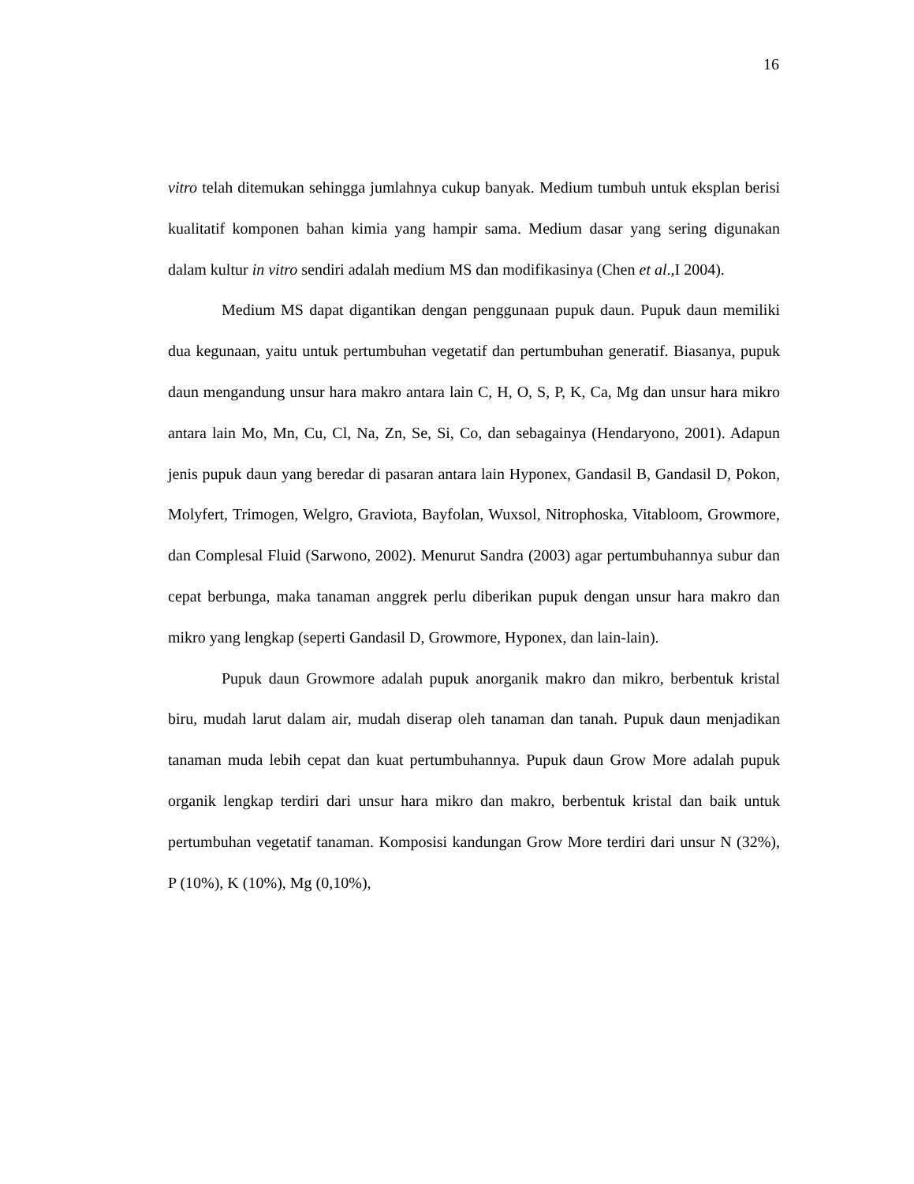16
vitro telah ditemukan sehingga jumlahnya cukup banyak. Medium tumbuh untuk eksplan berisi kualitatif komponen bahan kimia yang hampir sama. Medium dasar yang sering digunakan dalam kultur in vitro sendiri adalah medium MS dan modifikasinya (Chen et al.,I 2004).
Medium MS dapat digantikan dengan penggunaan pupuk daun. Pupuk daun memiliki dua kegunaan, yaitu untuk pertumbuhan vegetatif dan pertumbuhan generatif. Biasanya, pupuk daun mengandung unsur hara makro antara lain C, H, O, S, P, K, Ca, Mg dan unsur hara mikro antara lain Mo, Mn, Cu, Cl, Na, Zn, Se, Si, Co, dan sebagainya (Hendaryono, 2001). Adapun jenis pupuk daun yang beredar di pasaran antara lain Hyponex, Gandasil B, Gandasil D, Pokon, Molyfert, Trimogen, Welgro, Graviota, Bayfolan, Wuxsol, Nitrophoska, Vitabloom, Growmore, dan Complesal Fluid (Sarwono, 2002). Menurut Sandra (2003) agar pertumbuhannya subur dan cepat berbunga, maka tanaman anggrek perlu diberikan pupuk dengan unsur hara makro dan mikro yang lengkap (seperti Gandasil D, Growmore, Hyponex, dan lain-lain).
Pupuk daun Growmore adalah pupuk anorganik makro dan mikro, berbentuk kristal biru, mudah larut dalam air, mudah diserap oleh tanaman dan tanah. Pupuk daun menjadikan tanaman muda lebih cepat dan kuat pertumbuhannya. Pupuk daun Grow More adalah pupuk organik lengkap terdiri dari unsur hara mikro dan makro, berbentuk kristal dan baik untuk pertumbuhan vegetatif tanaman. Komposisi kandungan Grow More terdiri dari unsur N (32%), P (10%), K (10%), Mg (0,10%),